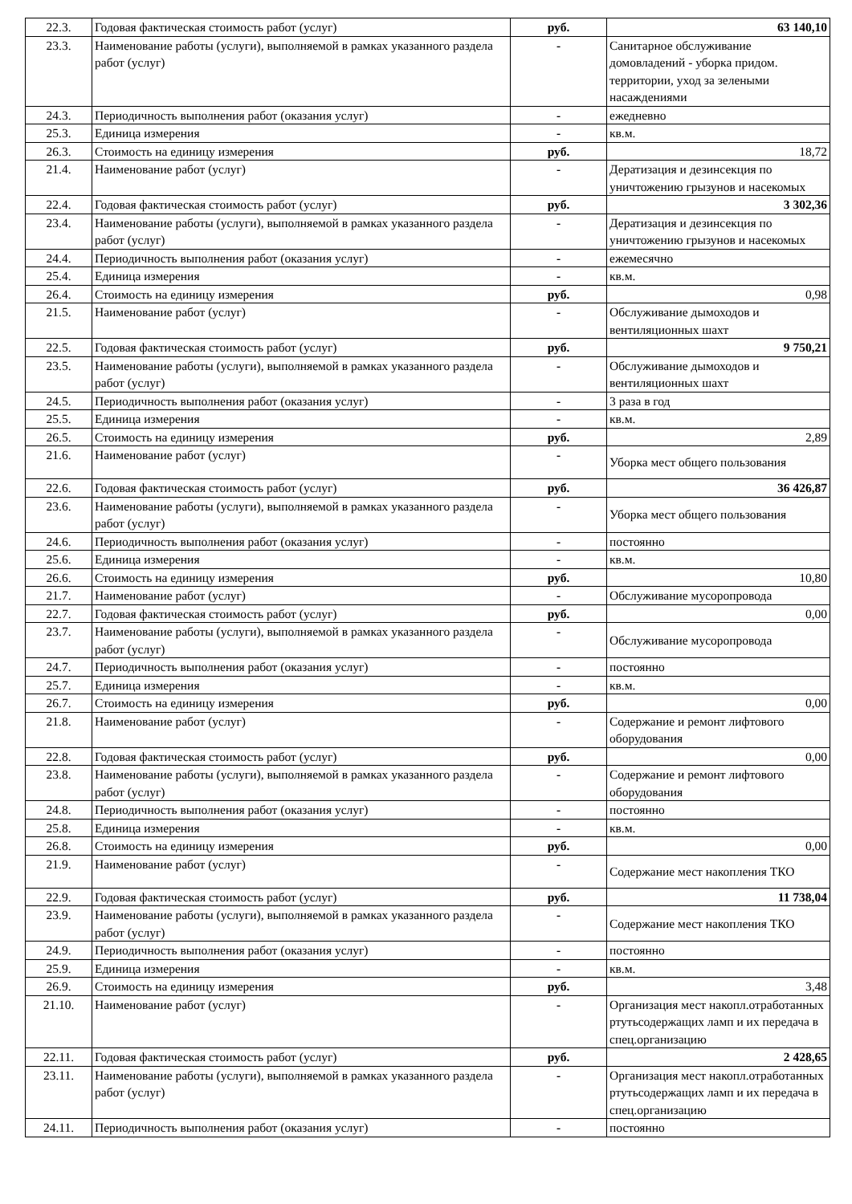| 22.3. | Годовая фактическая стоимость работ (услуг) | руб. | 63 140,10 |
| 23.3. | Наименование работы (услуги), выполняемой в рамках указанного раздела работ (услуг) | - | Санитарное обслуживание домовладений - уборка придом. территории, уход за зелеными насаждениями |
| 24.3. | Периодичность выполнения работ (оказания услуг) | - | ежедневно |
| 25.3. | Единица измерения | - | кв.м. |
| 26.3. | Стоимость на единицу измерения | руб. | 18,72 |
| 21.4. | Наименование работ (услуг) | - | Дератизация и дезинсекция по уничтожению грызунов и насекомых |
| 22.4. | Годовая фактическая стоимость работ (услуг) | руб. | 3 302,36 |
| 23.4. | Наименование работы (услуги), выполняемой в рамках указанного раздела работ (услуг) | - | Дератизация и дезинсекция по уничтожению грызунов и насекомых |
| 24.4. | Периодичность выполнения работ (оказания услуг) | - | ежемесячно |
| 25.4. | Единица измерения | - | кв.м. |
| 26.4. | Стоимость на единицу измерения | руб. | 0,98 |
| 21.5. | Наименование работ (услуг) | - | Обслуживание дымоходов и вентиляционных шахт |
| 22.5. | Годовая фактическая стоимость работ (услуг) | руб. | 9 750,21 |
| 23.5. | Наименование работы (услуги), выполняемой в рамках указанного раздела работ (услуг) | - | Обслуживание дымоходов и вентиляционных шахт |
| 24.5. | Периодичность выполнения работ (оказания услуг) | - | 3 раза в год |
| 25.5. | Единица измерения | - | кв.м. |
| 26.5. | Стоимость на единицу измерения | руб. | 2,89 |
| 21.6. | Наименование работ (услуг) | - | Уборка мест общего пользования |
| 22.6. | Годовая фактическая стоимость работ (услуг) | руб. | 36 426,87 |
| 23.6. | Наименование работы (услуги), выполняемой в рамках указанного раздела работ (услуг) | - | Уборка мест общего пользования |
| 24.6. | Периодичность выполнения работ (оказания услуг) | - | постоянно |
| 25.6. | Единица измерения | - | кв.м. |
| 26.6. | Стоимость на единицу измерения | руб. | 10,80 |
| 21.7. | Наименование работ (услуг) | - | Обслуживание мусоропровода |
| 22.7. | Годовая фактическая стоимость работ (услуг) | руб. | 0,00 |
| 23.7. | Наименование работы (услуги), выполняемой в рамках указанного раздела работ (услуг) | - | Обслуживание мусоропровода |
| 24.7. | Периодичность выполнения работ (оказания услуг) | - | постоянно |
| 25.7. | Единица измерения | - | кв.м. |
| 26.7. | Стоимость на единицу измерения | руб. | 0,00 |
| 21.8. | Наименование работ (услуг) | - | Содержание и ремонт лифтового оборудования |
| 22.8. | Годовая фактическая стоимость работ (услуг) | руб. | 0,00 |
| 23.8. | Наименование работы (услуги), выполняемой в рамках указанного раздела работ (услуг) | - | Содержание и ремонт лифтового оборудования |
| 24.8. | Периодичность выполнения работ (оказания услуг) | - | постоянно |
| 25.8. | Единица измерения | - | кв.м. |
| 26.8. | Стоимость на единицу измерения | руб. | 0,00 |
| 21.9. | Наименование работ (услуг) | - | Содержание мест накопления ТКО |
| 22.9. | Годовая фактическая стоимость работ (услуг) | руб. | 11 738,04 |
| 23.9. | Наименование работы (услуги), выполняемой в рамках указанного раздела работ (услуг) | - | Содержание мест накопления ТКО |
| 24.9. | Периодичность выполнения работ (оказания услуг) | - | постоянно |
| 25.9. | Единица измерения | - | кв.м. |
| 26.9. | Стоимость на единицу измерения | руб. | 3,48 |
| 21.10. | Наименование работ (услуг) | - | Организация мест накопл.отработанных ртутьсодержащих ламп и их передача в спец.организацию |
| 22.11. | Годовая фактическая стоимость работ (услуг) | руб. | 2 428,65 |
| 23.11. | Наименование работы (услуги), выполняемой в рамках указанного раздела работ (услуг) | - | Организация мест накопл.отработанных ртутьсодержащих ламп и их передача в спец.организацию |
| 24.11. | Периодичность выполнения работ (оказания услуг) | - | постоянно |